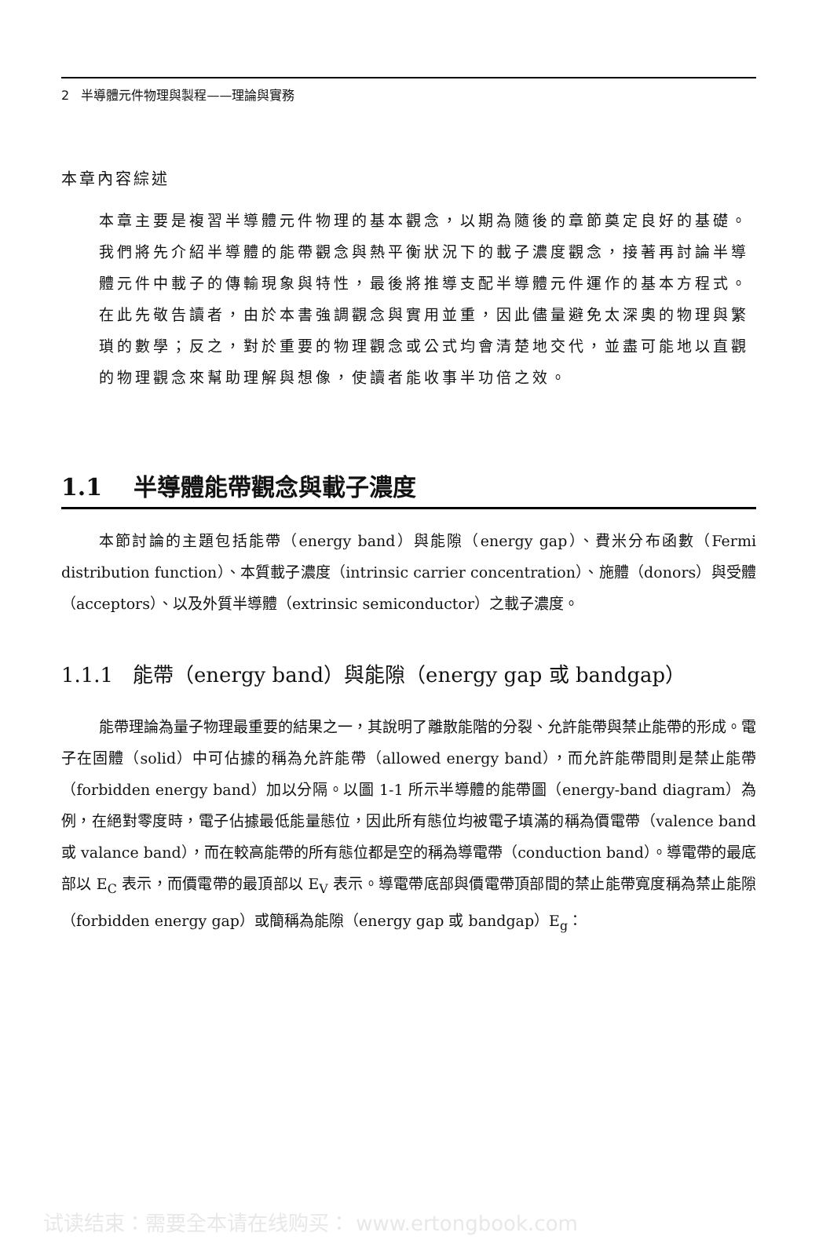2 半導體元件物理與製程——理論與實務
本章內容綜述
本章主要是複習半導體元件物理的基本觀念，以期為隨後的章節奠定良好的基礎。我們將先介紹半導體的能帶觀念與熱平衡狀況下的載子濃度觀念，接著再討論半導體元件中載子的傳輸現象與特性，最後將推導支配半導體元件運作的基本方程式。
在此先敬告讀者，由於本書強調觀念與實用並重，因此儘量避免太深奧的物理與繁瑣的數學；反之，對於重要的物理觀念或公式均會清楚地交代，並盡可能地以直觀的物理觀念來幫助理解與想像，使讀者能收事半功倍之效。
1.1 半導體能帶觀念與載子濃度
本節討論的主題包括能帶（energy band）與能隙（energy gap）、費米分布函數（Fermi distribution function）、本質載子濃度（intrinsic carrier concentration）、施體（donors）與受體（acceptors）、以及外質半導體（extrinsic semiconductor）之載子濃度。
1.1.1 能帶（energy band）與能隙（energy gap 或 bandgap）
能帶理論為量子物理最重要的結果之一，其說明了離散能階的分裂、允許能帶與禁止能帶的形成。電子在固體（solid）中可佔據的稱為允許能帶（allowed energy band），而允許能帶間則是禁止能帶（forbidden energy band）加以分隔。以圖 1-1 所示半導體的能帶圖（energy-band diagram）為例，在絕對零度時，電子佔據最低能量態位，因此所有態位均被電子填滿的稱為價電帶（valence band 或 valance band），而在較高能帶的所有態位都是空的稱為導電帶（conduction band）。導電帶的最底部以 E<sub>C</sub> 表示，而價電帶的最頂部以 E<sub>V</sub> 表示。導電帶底部與價電帶頂部間的禁止能帶寬度稱為禁止能隙（forbidden energy gap）或簡稱為能隙（energy gap 或 bandgap）E<sub>g</sub>：
试读结束：需要全本请在线购买： www.ertongbook.com